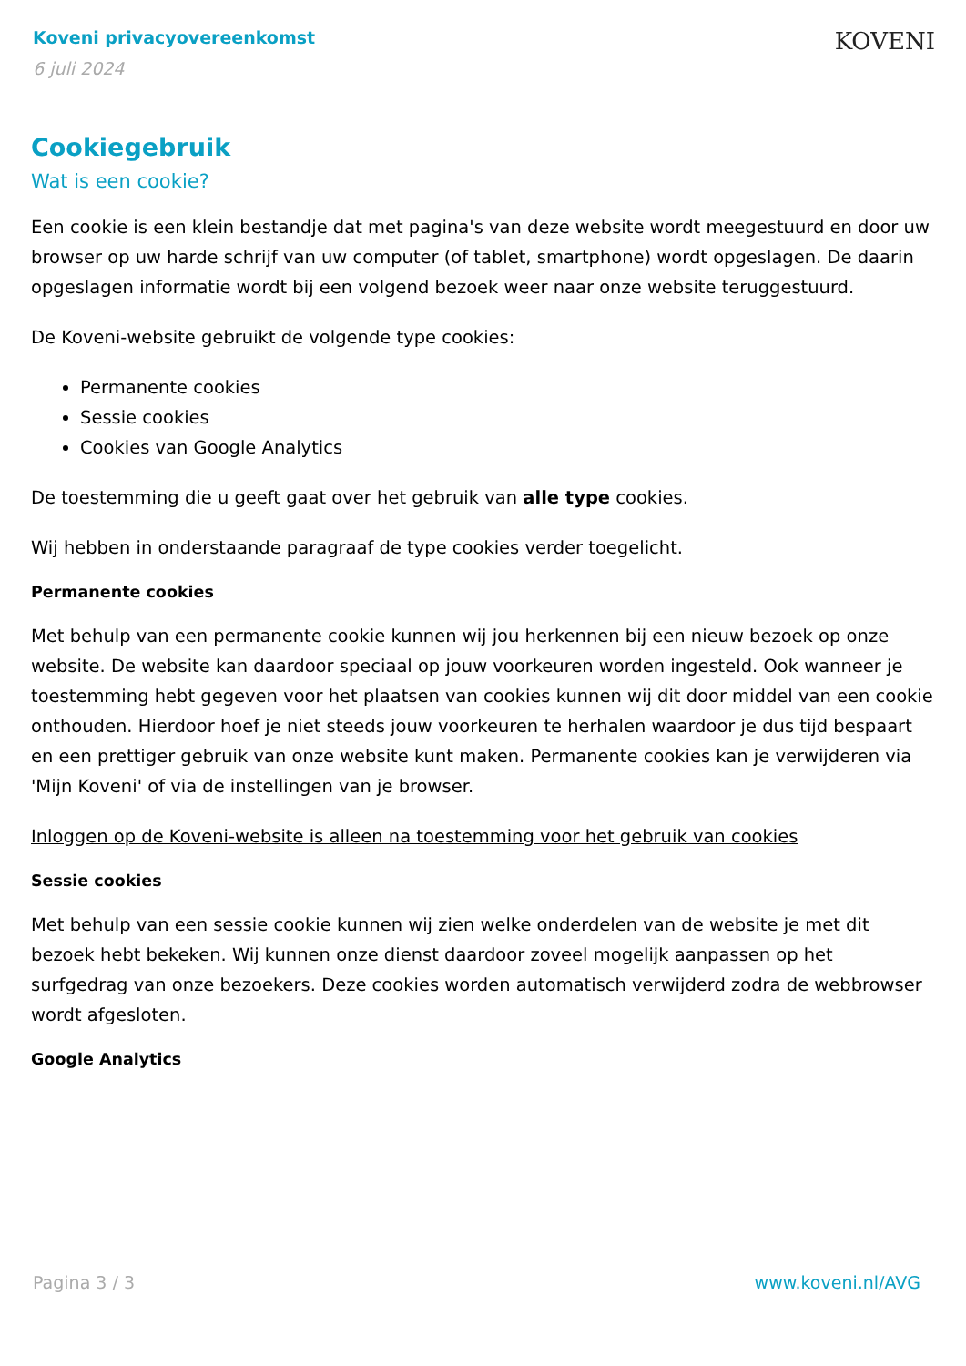Koveni privacyovereenkomst
6 juli 2024
KOVENI
Cookiegebruik
Wat is een cookie?
Een cookie is een klein bestandje dat met pagina's van deze website wordt meegestuurd en door uw browser op uw harde schrijf van uw computer (of tablet, smartphone) wordt opgeslagen. De daarin opgeslagen informatie wordt bij een volgend bezoek weer naar onze website teruggestuurd.
De Koveni-website gebruikt de volgende type cookies:
Permanente cookies
Sessie cookies
Cookies van Google Analytics
De toestemming die u geeft gaat over het gebruik van alle type cookies.
Wij hebben in onderstaande paragraaf de type cookies verder toegelicht.
Permanente cookies
Met behulp van een permanente cookie kunnen wij jou herkennen bij een nieuw bezoek op onze website. De website kan daardoor speciaal op jouw voorkeuren worden ingesteld. Ook wanneer je toestemming hebt gegeven voor het plaatsen van cookies kunnen wij dit door middel van een cookie onthouden. Hierdoor hoef je niet steeds jouw voorkeuren te herhalen waardoor je dus tijd bespaart en een prettiger gebruik van onze website kunt maken. Permanente cookies kan je verwijderen via 'Mijn Koveni' of via de instellingen van je browser.
Inloggen op de Koveni-website is alleen na toestemming voor het gebruik van cookies
Sessie cookies
Met behulp van een sessie cookie kunnen wij zien welke onderdelen van de website je met dit bezoek hebt bekeken. Wij kunnen onze dienst daardoor zoveel mogelijk aanpassen op het surfgedrag van onze bezoekers. Deze cookies worden automatisch verwijderd zodra de webbrowser wordt afgesloten.
Google Analytics
Pagina 3 / 3 www.koveni.nl/AVG